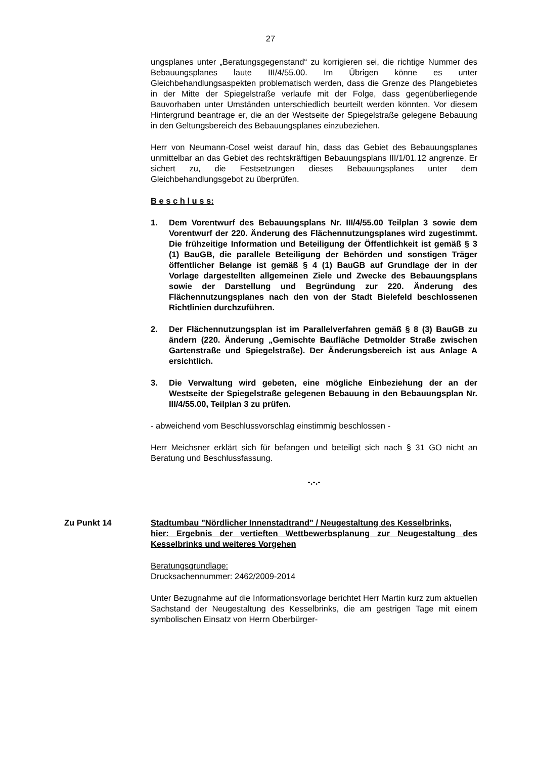27
ungsplanes unter „Beratungsgegenstand“ zu korrigieren sei, die richtige Nummer des Bebauungsplanes laute III/4/55.00. Im Übrigen könne es unter Gleichbehandlungsaspekten problematisch werden, dass die Grenze des Plangebietes in der Mitte der Spiegelstraße verlaufe mit der Folge, dass gegenüberliegende Bauvorhaben unter Umständen unterschiedlich beurteilt werden könnten. Vor diesem Hintergrund beantrage er, die an der Westseite der Spiegelstraße gelegene Bebauung in den Geltungsbereich des Bebauungsplanes einzubeziehen.
Herr von Neumann-Cosel weist darauf hin, dass das Gebiet des Bebauungsplanes unmittelbar an das Gebiet des rechtskräftigen Bebauungsplans III/1/01.12 angrenze. Er sichert zu, die Festsetzungen dieses Bebauungsplanes unter dem Gleichbehandlungsgebot zu überprüfen.
B e s c h l u s s:
1. Dem Vorentwurf des Bebauungsplans Nr. III/4/55.00 Teilplan 3 sowie dem Vorentwurf der 220. Änderung des Flächennutzungsplanes wird zugestimmt. Die frühzeitige Information und Beteiligung der Öffentlichkeit ist gemäß § 3 (1) BauGB, die parallele Beteiligung der Behörden und sonstigen Träger öffentlicher Belange ist gemäß § 4 (1) BauGB auf Grundlage der in der Vorlage dargestellten allgemeinen Ziele und Zwecke des Bebauungsplans sowie der Darstellung und Begründung zur 220. Änderung des Flächennutzungsplanes nach den von der Stadt Bielefeld beschlossenen Richtlinien durchzuführen.
2. Der Flächennutzungsplan ist im Parallelverfahren gemäß § 8 (3) BauGB zu ändern (220. Änderung „Gemischte Baufläche Detmolder Straße zwischen Gartenstraße und Spiegelstraße). Der Änderungsbereich ist aus Anlage A ersichtlich.
3. Die Verwaltung wird gebeten, eine mögliche Einbeziehung der an der Westseite der Spiegelstraße gelegenen Bebauung in den Bebauungsplan Nr. III/4/55.00, Teilplan 3 zu prüfen.
- abweichend vom Beschlussvorschlag einstimmig beschlossen -
Herr Meichsner erklärt sich für befangen und beteiligt sich nach § 31 GO nicht an Beratung und Beschlussfassung.
-.-.-
Zu Punkt 14 Stadtumbau "Nördlicher Innenstadtrand" / Neugestaltung des Kesselbrinks,
hier: Ergebnis der vertieften Wettbewerbsplanung zur Neugestaltung des Kesselbrinks und weiteres Vorgehen
Beratungsgrundlage:
Drucksachennummer: 2462/2009-2014
Unter Bezugnahme auf die Informationsvorlage berichtet Herr Martin kurz zum aktuellen Sachstand der Neugestaltung des Kesselbrinks, die am gestrigen Tage mit einem symbolischen Einsatz von Herrn Oberbürger-